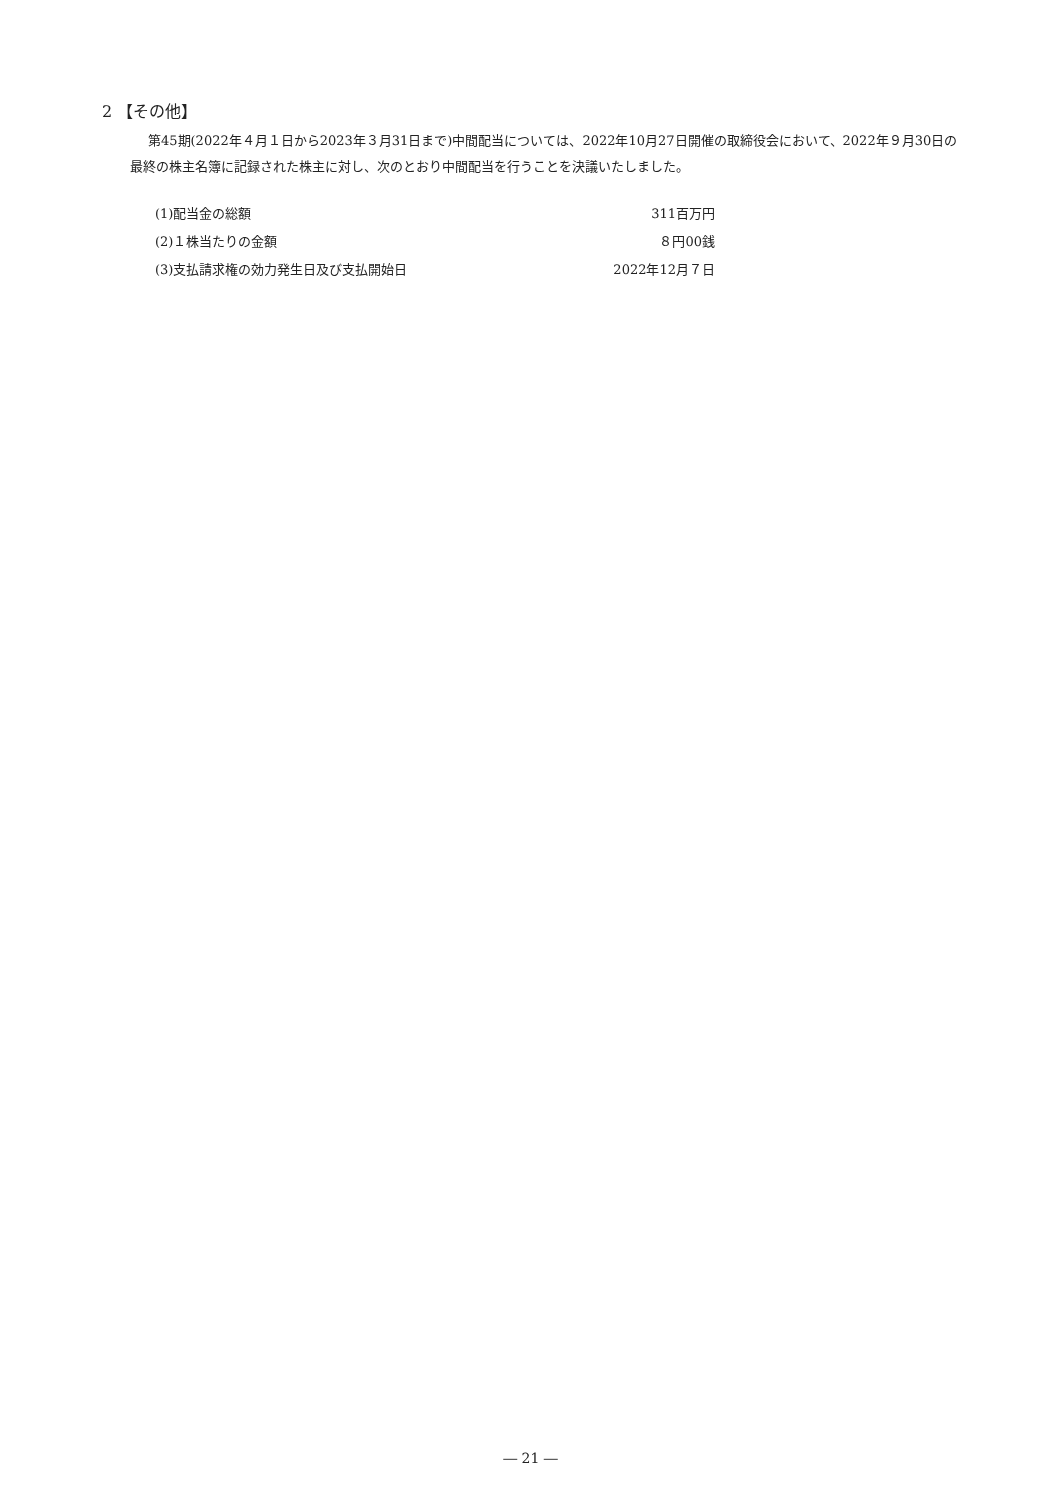2 【その他】
第45期(2022年４月１日から2023年３月31日まで)中間配当については、2022年10月27日開催の取締役会において、2022年９月30日の最終の株主名簿に記録された株主に対し、次のとおり中間配当を行うことを決議いたしました。
| (1)配当金の総額 | 311百万円 |
| (2)１株当たりの金額 | ８円00銭 |
| (3)支払請求権の効力発生日及び支払開始日 | 2022年12月７日 |
― 21 ―